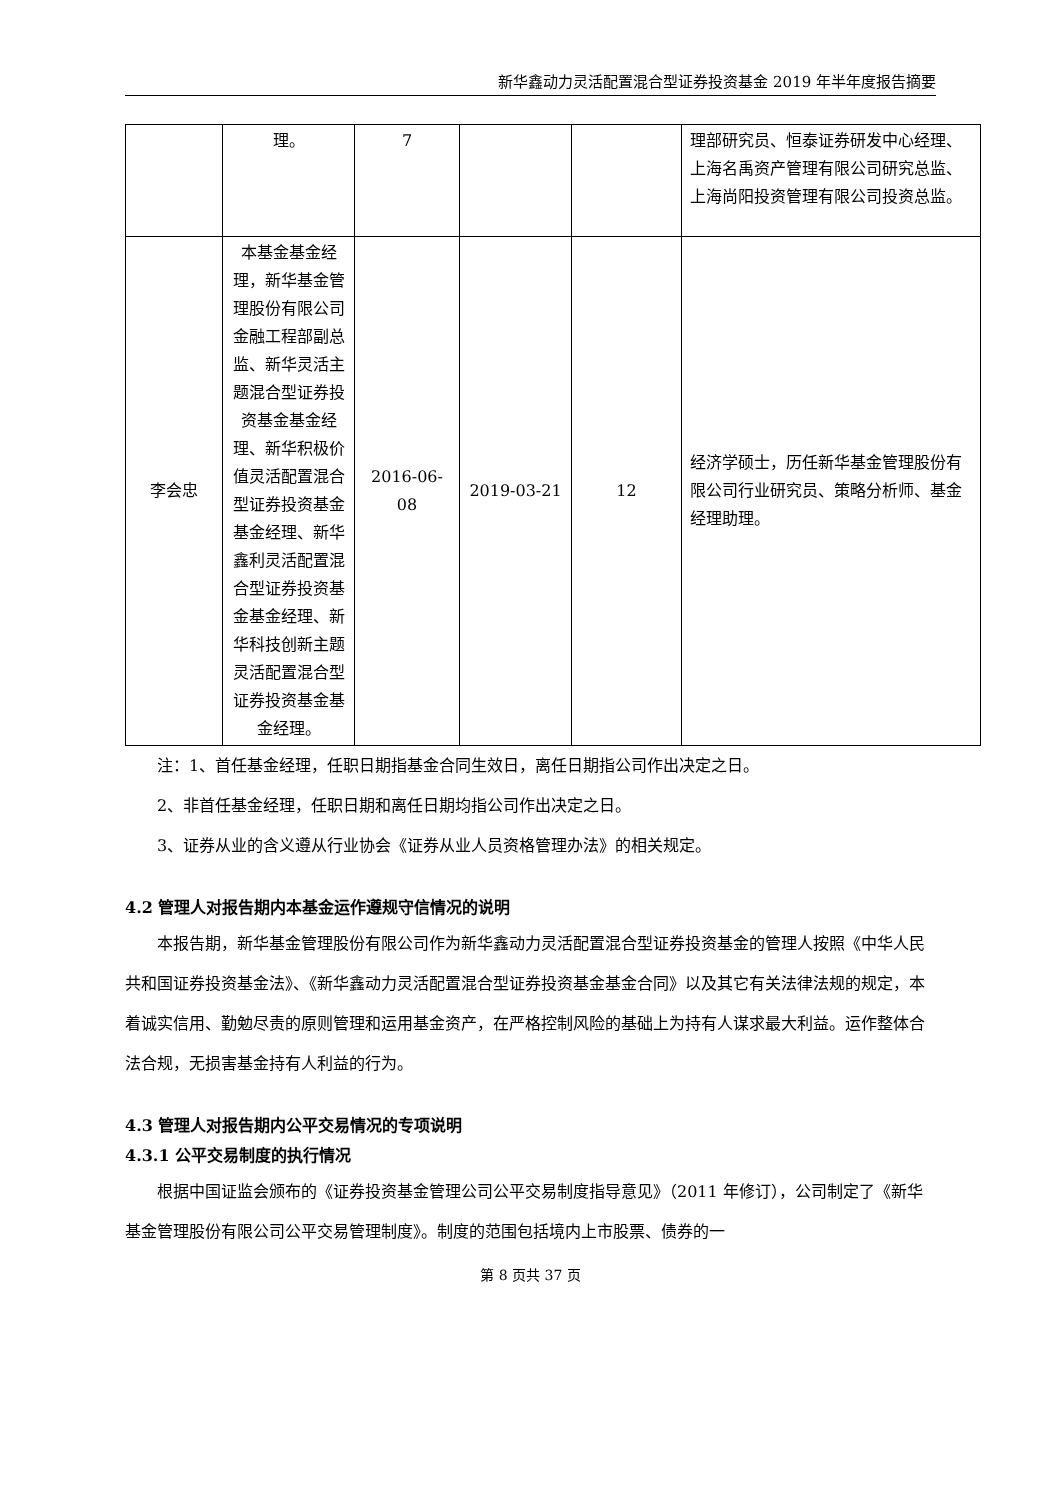新华鑫动力灵活配置混合型证券投资基金 2019 年半年度报告摘要
| | 理。 | 7 | | | 理部研究员、恒泰证券研发中心经理、上海名禹资产管理有限公司研究总监、上海尚阳投资管理有限公司投资总监。 |
| 李会忠 | 本基金基金经理，新华基金管理股份有限公司金融工程部副总监、新华灵活主题混合型证券投资基金基金经理、新华积极价值灵活配置混合型证券投资基金基金经理、新华鑫利灵活配置混合型证券投资基金基金经理、新华科技创新主题灵活配置混合型证券投资基金基金经理。 | 2016-06-08 | 2019-03-21 | 12 | 经济学硕士，历任新华基金管理股份有限公司行业研究员、策略分析师、基金经理助理。 |
注：1、首任基金经理，任职日期指基金合同生效日，离任日期指公司作出决定之日。
2、非首任基金经理，任职日期和离任日期均指公司作出决定之日。
3、证券从业的含义遵从行业协会《证券从业人员资格管理办法》的相关规定。
4.2 管理人对报告期内本基金运作遵规守信情况的说明
本报告期，新华基金管理股份有限公司作为新华鑫动力灵活配置混合型证券投资基金的管理人按照《中华人民共和国证券投资基金法》、《新华鑫动力灵活配置混合型证券投资基金基金合同》以及其它有关法律法规的规定，本着诚实信用、勤勉尽责的原则管理和运用基金资产，在严格控制风险的基础上为持有人谋求最大利益。运作整体合法合规，无损害基金持有人利益的行为。
4.3 管理人对报告期内公平交易情况的专项说明
4.3.1 公平交易制度的执行情况
根据中国证监会颁布的《证券投资基金管理公司公平交易制度指导意见》（2011 年修订），公司制定了《新华基金管理股份有限公司公平交易管理制度》。制度的范围包括境内上市股票、债券的一
第 8 页共 37 页